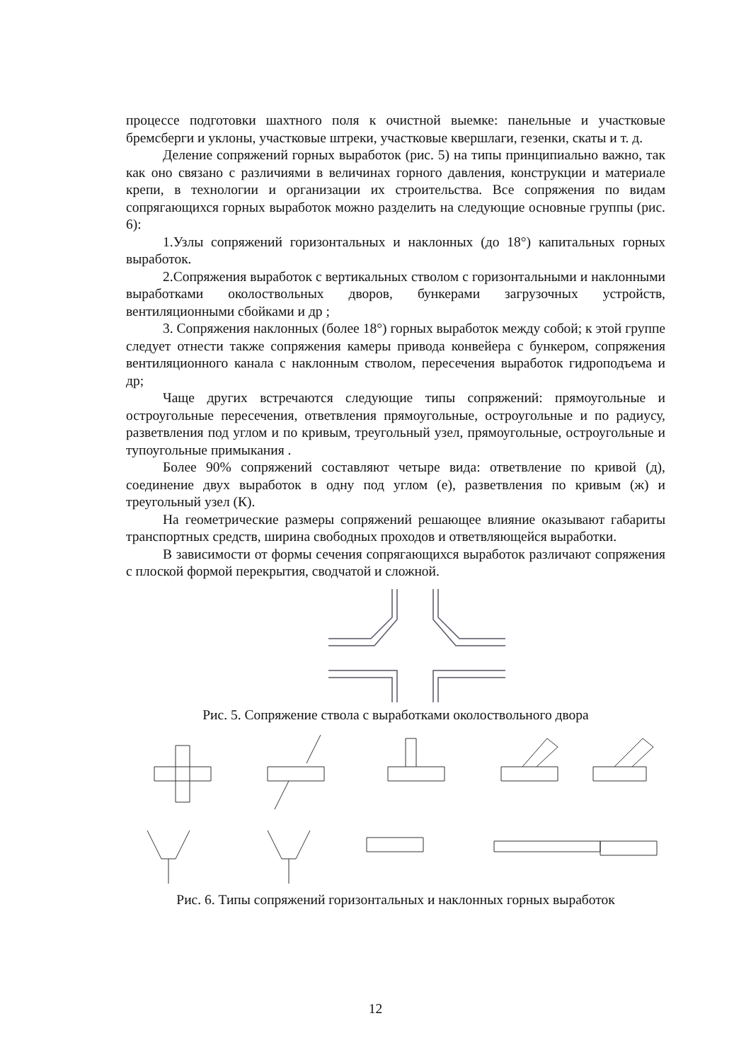процессе подготовки шахтного поля к очистной выемке: панельные и участковые бремсберги и уклоны, участковые штреки, участковые квершлаги, гезенки, скаты и т. д.
Деление сопряжений горных выработок (рис. 5) на типы принципиально важно, так как оно связано с различиями в величинах горного давления, конструкции и материале крепи, в технологии и организации их строительства. Все сопряжения по видам сопрягающихся горных выработок можно разделить на следующие основные группы (рис. 6):
1.Узлы сопряжений горизонтальных и наклонных (до 18°) капитальных горных выработок.
2.Сопряжения выработок с вертикальных стволом с горизонтальными и наклонными выработками околоствольных дворов, бункерами загрузочных устройств, вентиляционными сбойками и др ;
3. Сопряжения наклонных (более 18°) горных выработок между собой; к этой группе следует отнести также сопряжения камеры привода конвейера с бункером, сопряжения вентиляционного канала с наклонным стволом, пересечения выработок гидроподъема и др;
Чаще других встречаются следующие типы сопряжений: прямоугольные и остроугольные пересечения, ответвления прямоугольные, остроугольные и по радиусу, разветвления под углом и по кривым, треугольный узел, прямоугольные, остроугольные и тупоугольные примыкания .
Более 90% сопряжений составляют четыре вида: ответвление по кривой (д), соединение двух выработок в одну под углом (е), разветвления по кривым (ж) и треугольный узел (К).
На геометрические размеры сопряжений решающее влияние оказывают габариты транспортных средств, ширина свободных проходов и ответвляющейся выработки.
В зависимости от формы сечения сопрягающихся выработок различают сопряжения с плоской формой перекрытия, сводчатой и сложной.
Рис. 5. Сопряжение ствола с выработками околоствольного двора
Рис. 6. Типы сопряжений горизонтальных и наклонных горных выработок
12